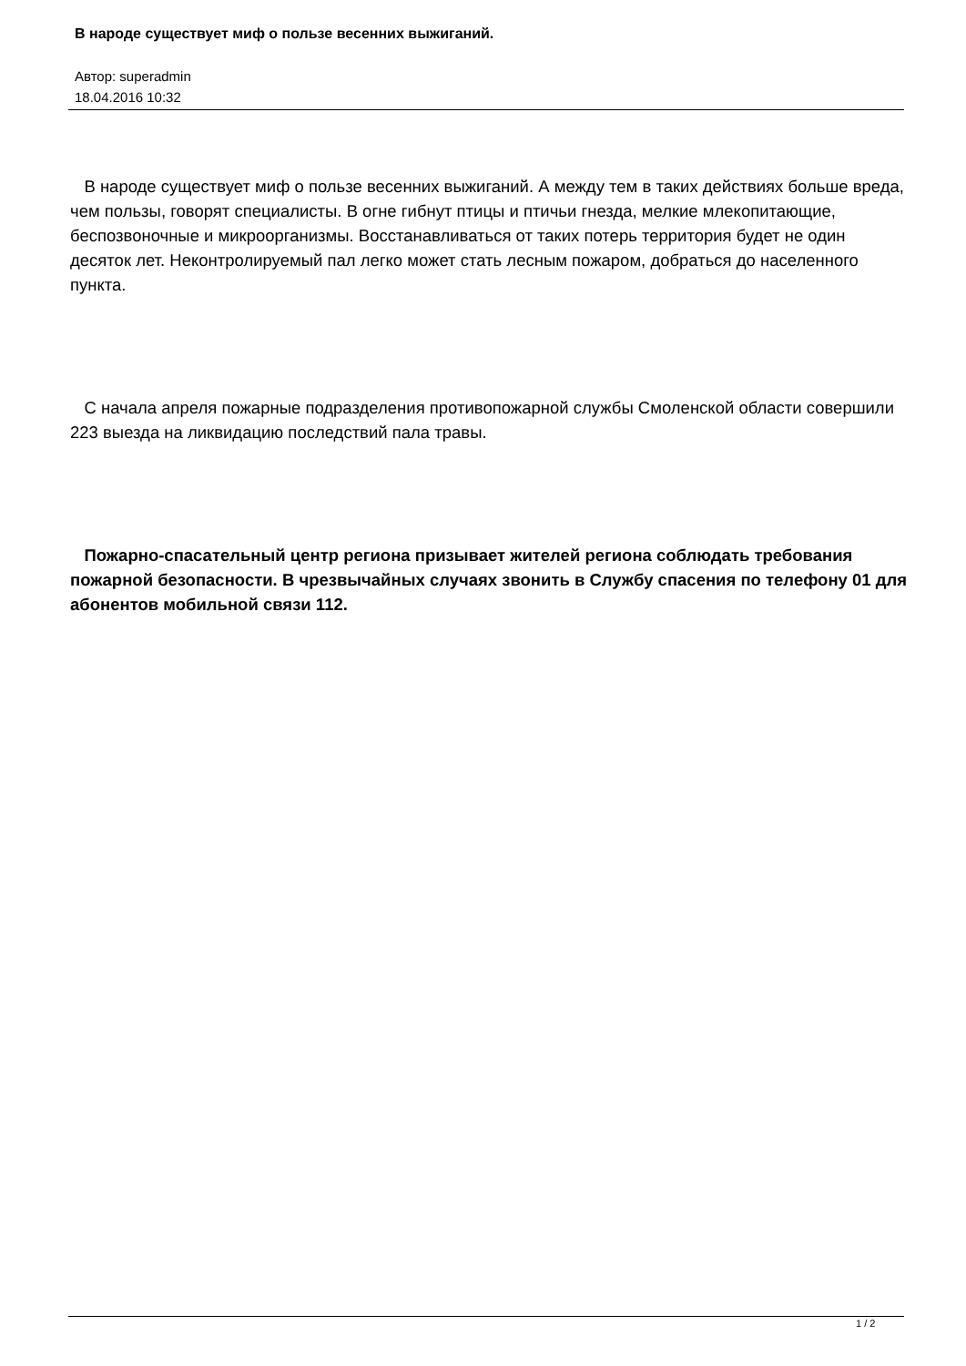В народе существует миф о пользе весенних выжиганий.
Автор: superadmin
18.04.2016 10:32
В народе существует миф о пользе весенних выжиганий. А между тем в таких действиях больше вреда, чем пользы, говорят специалисты. В огне гибнут птицы и птичьи гнезда, мелкие млекопитающие, беспозвоночные и микроорганизмы. Восстанавливаться от таких потерь территория будет не один десяток лет. Неконтролируемый пал легко может стать лесным пожаром, добраться до населенного пункта.
С начала апреля пожарные подразделения противопожарной службы Смоленской области совершили 223 выезда на ликвидацию последствий пала травы.
Пожарно-спасательный центр региона призывает жителей региона соблюдать требования пожарной безопасности. В чрезвычайных случаях звонить в Службу спасения по телефону 01 для абонентов мобильной связи 112.
1 / 2